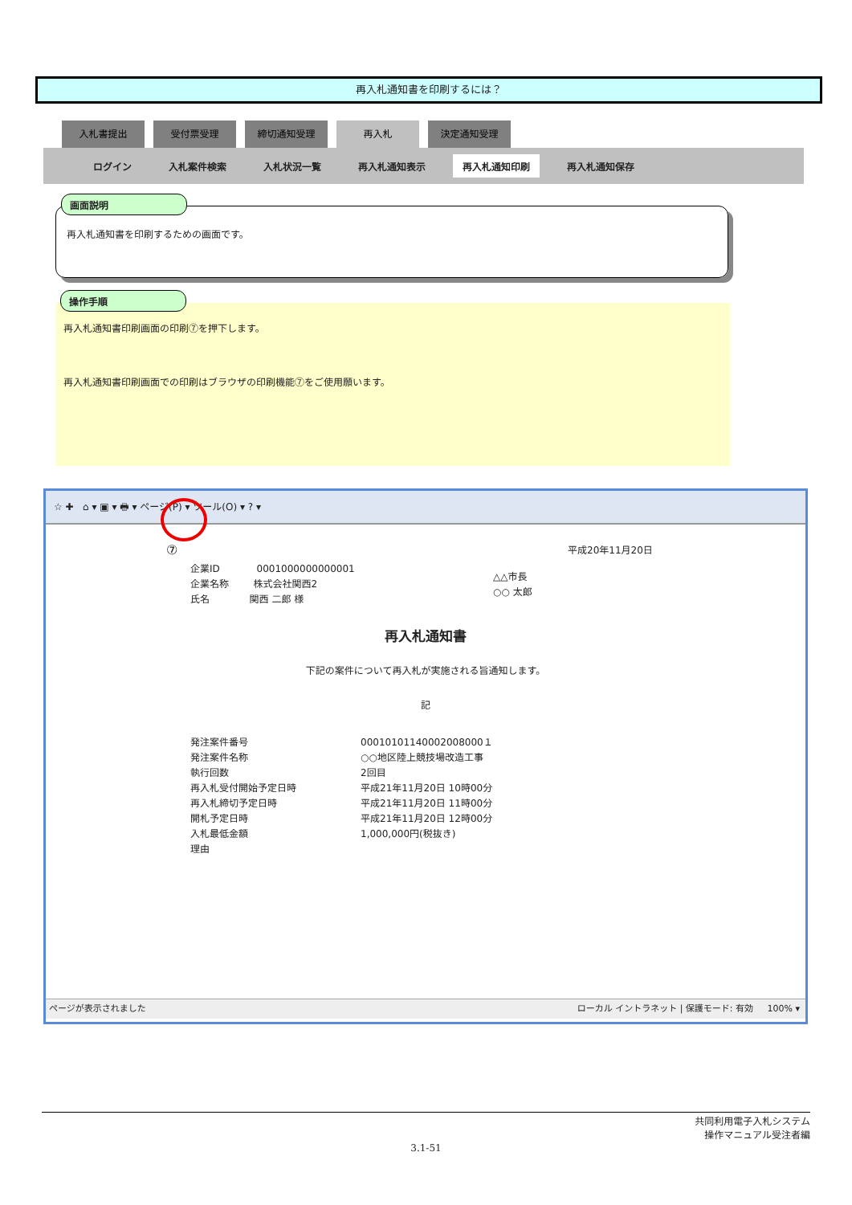再入札通知書を印刷するには？
入札書提出 受付票受理 締切通知受理 再入札 決定通知受理
ログイン 入札案件検索 入札状況一覧 再入札通知表示 再入札通知印刷 再入札通知保存
再入札通知書を印刷するための画面です。
画面説明
再入札通知書印刷画面の印刷⑦を押下します。
再入札通知書印刷画面での印刷はブラウザの印刷機能⑦をご使用願います。
操作手順
☆ ✚ ⌂ ▾ ▣ ▾ 🖶 ▾ ページ(P) ▾ ツール(O) ▾ ? ▾
⑦ 平成20年11月20日
企業ID 0001000000000001
企業名称 株式会社関西2
氏名 関西 二郎 様
△△市長
○○ 太郎
再入札通知書
下記の案件について再入札が実施される旨通知します。
記
発注案件番号
発注案件名称
執行回数
再入札受付開始予定日時
再入札締切予定日時
開札予定日時
入札最低金額
理由
00010101140002008000１
○○地区陸上競技場改造工事
2回目
平成21年11月20日 10時00分
平成21年11月20日 11時00分
平成21年11月20日 12時00分
1,000,000円(税抜き)
ページが表示されました ローカル イントラネット | 保護モード: 有効 100% ▾
共同利用電子入札システム
操作マニュアル受注者編
3.1-51